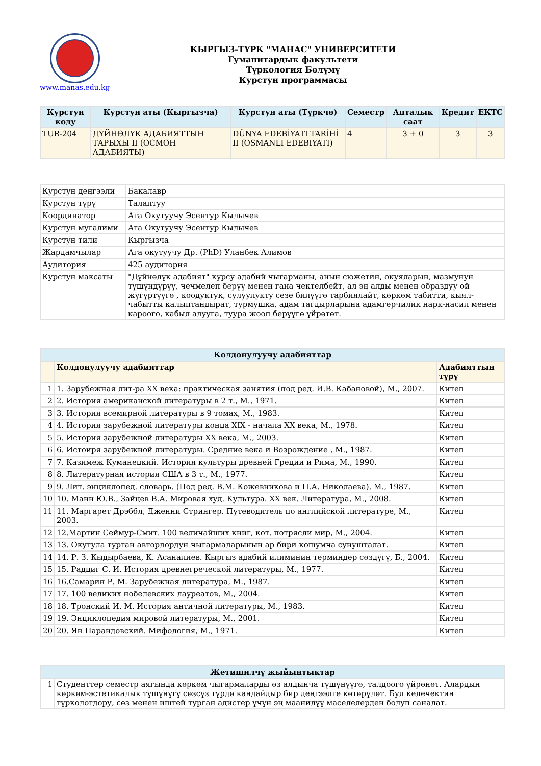www.manas.edu.kg
КЫРГЫЗ-ТҮРК "МАНАС" УНИВЕРСИТЕТИ
Гуманитардык факультети
Түркология Бөлүмү
Курстун программасы
| Курстун коду | Курстун аты (Кыргызча) | Курстун аты (Түркчө) | Семестр | Апталык саат | Кредит | ЕКТС |
| --- | --- | --- | --- | --- | --- | --- |
| TUR-204 | ДҮЙНӨЛҮК АДАБИЯТТЫН ТАРЫХЫ II (ОСМОН АДАБИЯТЫ) | DÜNYA EDEBİYATI TARİHİ II (OSMANLI EDEBIYATI) | 4 | 3 + 0 | 3 | 3 |
| Курстун деңгээли | Бакалавр |
| Курстун түрү | Талаптуу |
| Координатор | Ага Окутуучу Эсентур Кылычев |
| Курстун мугалими | Ага Окутуучу Эсентур Кылычев |
| Курстун тили | Кыргызча |
| Жардамчылар | Ага окутуучу Др. (PhD) Уланбек Алимов |
| Аудитория | 425 аудитория |
| Курстун максаты | "Дүйнөлүк адабият" курсу адабий чыгарманы, анын сюжетин, окуяларын, мазмунун түшүндүрүү, чечмелеп берүү менен гана чектелбейт, ал эң алды менен образдуу ой жүгүртүүгө , коодуктук, сулуулукту сезе билүүгө тарбиялайт, көркөм табитти, кыял-чабытты калыптандырат, турмушка, адам тагдырларына адамгерчилик нарк-насил менен кароого, кабыл алууга, туура жооп берүүгө үйрөтөт. |
| Колдонулуучу адабияттар | | |
| --- | --- | --- |
| | Колдонулуучу адабияттар | Адабияттын түрү |
| 1 | 1. Зарубежная лит-ра XX века: практическая занятия (под ред. И.В. Кабановой), М., 2007. | Китеп |
| 2 | 2. История американской литературы в 2 т., М., 1971. | Китеп |
| 3 | 3. История всемирной литературы в 9 томах, М., 1983. | Китеп |
| 4 | 4. История зарубежной литературы конца XIX - начала XX века, М., 1978. | Китеп |
| 5 | 5. История зарубежной литературы XX века, М., 2003. | Китеп |
| 6 | 6. Истоиря зарубежной литературы. Средние века и Возрождение , М., 1987. | Китеп |
| 7 | 7. Казимеж Куманецкий. История культуры древней Греции и Рима, М., 1990. | Китеп |
| 8 | 8. Литературная история США в 3 т., М., 1977. | Китеп |
| 9 | 9. Лит. энциклопед. словарь. (Под ред. В.М. Кожевникова и П.А. Николаева), М., 1987. | Китеп |
| 10 | 10. Манн Ю.В., Зайцев В.А. Мировая худ. Культура. XX век. Литература, М., 2008. | Китеп |
| 11 | 11. Маргарет Дрэббл, Дженни Стрингер. Путеводитель по английской литературе, М., 2003. | Китеп |
| 12 | 12.Мартин Сеймур-Смит. 100 величайших книг, кот. потрясли мир, М., 2004. | Китеп |
| 13 | 13. Окутула турган авторлордун чыгармаларынын ар бири кошумча сунушталат. | Китеп |
| 14 | 14. Р. З. Кыдырбаева, К. Асаналиев. Кыргыз адабий илиминин терминдер сөздүгү, Б., 2004. | Китеп |
| 15 | 15. Радциг С. И. История древнегреческой литературы, М., 1977. | Китеп |
| 16 | 16.Самарин Р. М. Зарубежная литература, М., 1987. | Китеп |
| 17 | 17. 100 великих нобелевских лауреатов, М., 2004. | Китеп |
| 18 | 18. Тронский И. М. История античной литературы, М., 1983. | Китеп |
| 19 | 19. Энциклопедия мировой литературы, М., 2001. | Китеп |
| 20 | 20. Ян Парандовский. Мифология, М., 1971. | Китеп |
| Жетишилчү жыйынтыктар | |
| --- | --- |
| 1 | Студенттер семестр аягында көркөм чыгармаларды өз алдынча түшүнүүгө, талдоого үйрөнөт. Алардын көркөм-эстетикалык түшүнүгү сөзсүз түрдө кандайдыр бир деңгээлге көтөрүлөт. Бул келечектин түркологдору, сөз менен иштей турган адистер үчүн эң маанилүү маселелерден болуп саналат. |